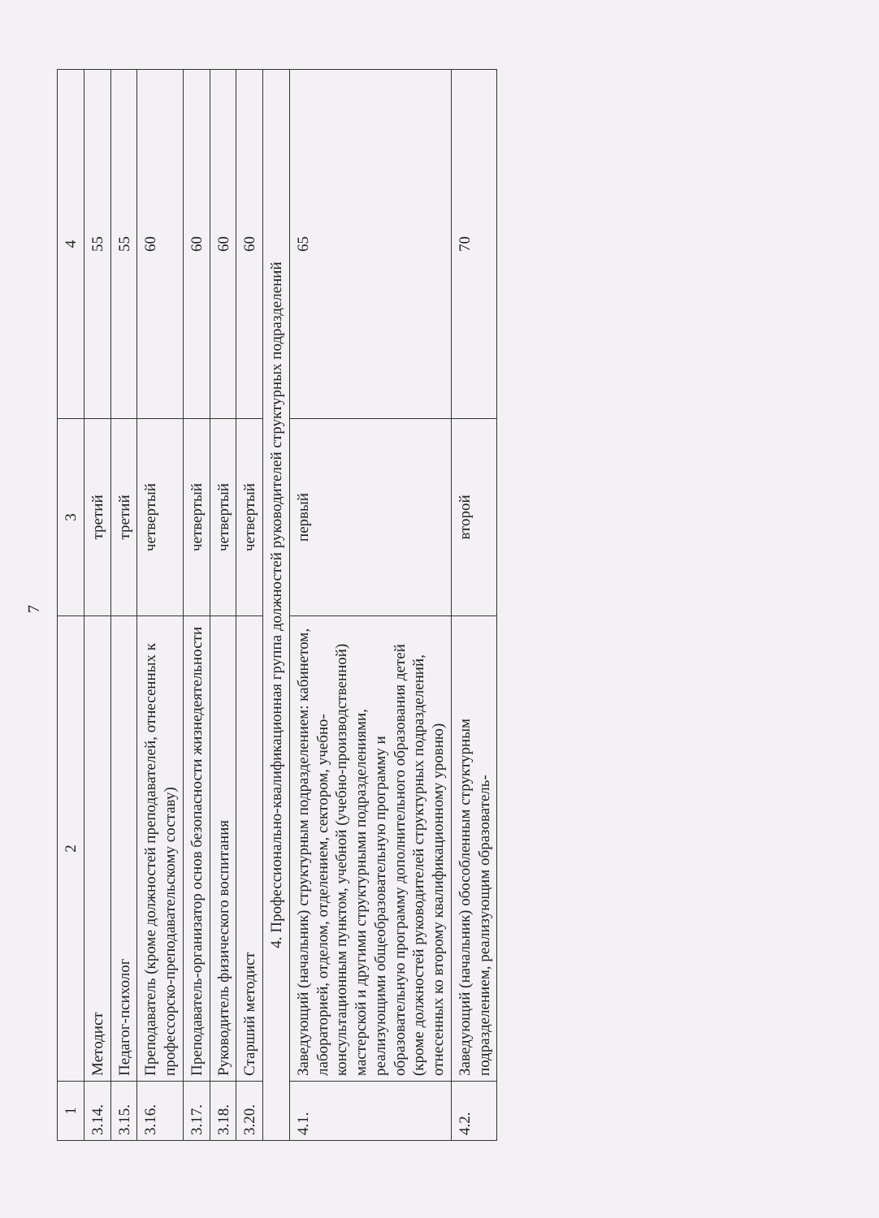7
| 1 | 2 | 3 | 4 |
| 3.14. | Методист | третий | 55 |
| 3.15. | Педагог-психолог | третий | 55 |
| 3.16. | Преподаватель (кроме должностей преподавателей, отнесенных к профессорско-преподавательскому составу) | четвертый | 60 |
| 3.17. | Преподаватель-организатор основ безопасности жизнедеятельности | четвертый | 60 |
| 3.18. | Руководитель физического воспитания | четвертый | 60 |
| 3.20. | Старший методист | четвертый | 60 |
| 4. Профессионально-квалификационная группа должностей руководителей структурных подразделений | | | |
| 4.1. | Заведующий (начальник) структурным подразделением: кабинетом, лабораторией, отделом, отделением, сектором, учебно-консультационным пунктом, учебной (учебно-производственной) мастерской и другими структурными подразделениями, реализующими общеобразовательную программу и образовательную программу дополнительного образования детей (кроме должностей руководителей структурных подразделений, отнесенных ко второму квалификационному уровню) | первый | 65 |
| 4.2. | Заведующий (начальник) обособленным структурным подразделением, реализующим образователь- | второй | 70 |